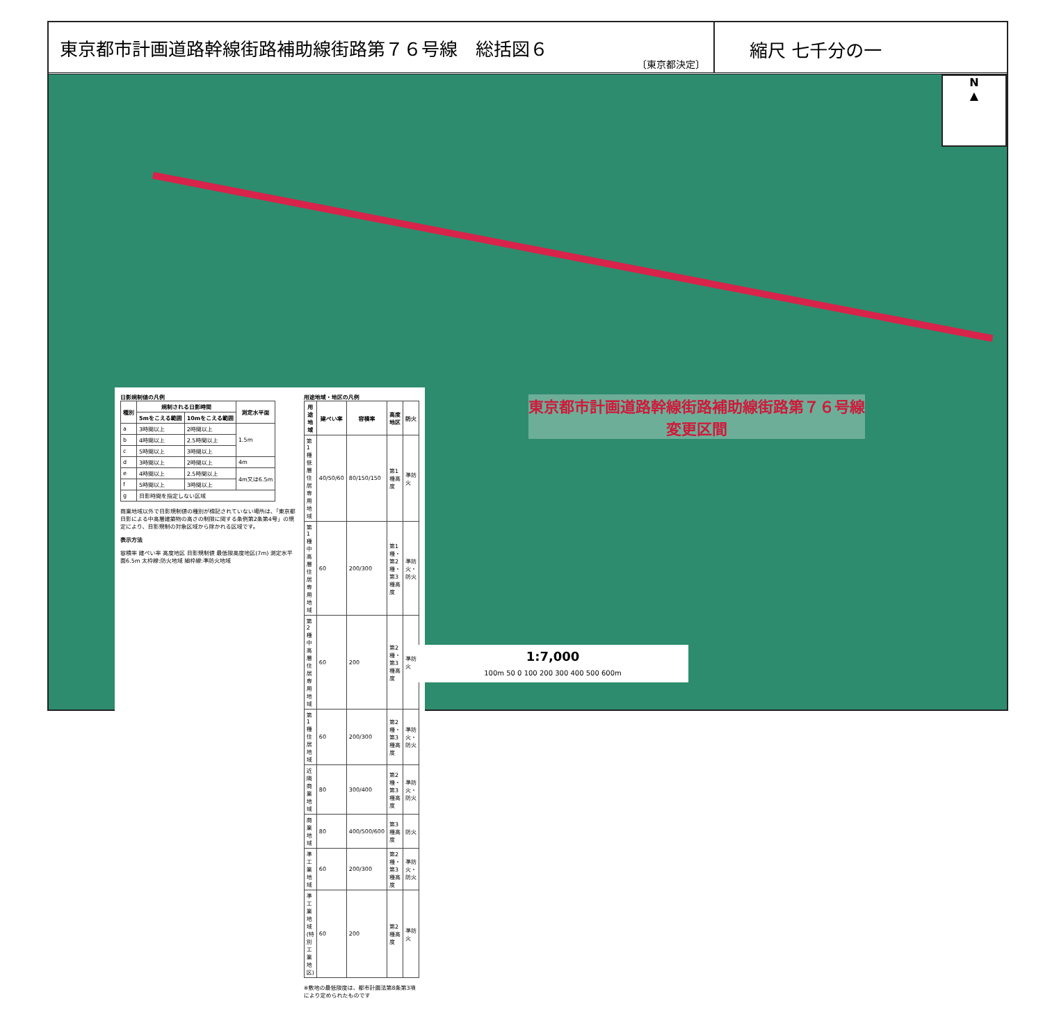東京都市計画道路幹線街路補助線街路第７６号線　総括図６
〔東京都決定〕
縮尺 七千分の一
N
▲
東京都市計画道路幹線街路補助線街路第７６号線
変更区間
日影規制値の凡例
| 種別 | 規制される日影時間 | | 測定水平面 |
| --- | --- | --- | --- |
| | 5mをこえる範囲 | 10mをこえる範囲 | |
| a | 3時間以上 | 2時間以上 | 1.5m |
| b | 4時間以上 | 2.5時間以上 | |
| c | 5時間以上 | 3時間以上 | |
| d | 3時間以上 | 2時間以上 | 4m |
| e | 4時間以上 | 2.5時間以上 | 4m又は6.5m |
| f | 5時間以上 | 3時間以上 | |
| g | 日影時間を指定しない区域 | | |
商業地域以外で日影規制値の種別が標記されていない場所は、「東京都日影による中高層建築物の高さの制限に関する条例第2条第4号」の規定により、日影規制の対象区域から除かれる区域です。
表示方法
容積率 建ぺい率 高度地区 日影規制値 最低限高度地区(7m) 測定水平面6.5m 太枠線:防火地域 細枠線:準防火地域
用途地域・地区の凡例
| 用途地域 | 建ぺい率 | 容積率 | 高度地区 | 防火 |
| --- | --- | --- | --- | --- |
| 第1種低層住居専用地域 | 40/50/60 | 80/150/150 | 第1種高度 | 準防火 |
| 第1種中高層住居専用地域 | 60 | 200/300 | 第1種・第2種・第3種高度 | 準防火・防火 |
| 第2種中高層住居専用地域 | 60 | 200 | 第2種・第3種高度 | 準防火 |
| 第1種住居地域 | 60 | 200/300 | 第2種・第3種高度 | 準防火・防火 |
| 近隣商業地域 | 80 | 300/400 | 第2種・第3種高度 | 準防火・防火 |
| 商業地域 | 80 | 400/500/600 | 第3種高度 | 防火 |
| 準工業地域 | 60 | 200/300 | 第2種・第3種高度 | 準防火・防火 |
| 準工業地域(特別工業地区) | 60 | 200 | 第2種高度 | 準防火 |
※敷地の最低限度は、都市計画法第8条第3項により定められたものです
1:7,000
100m 50 0 100 200 300 400 500 600m